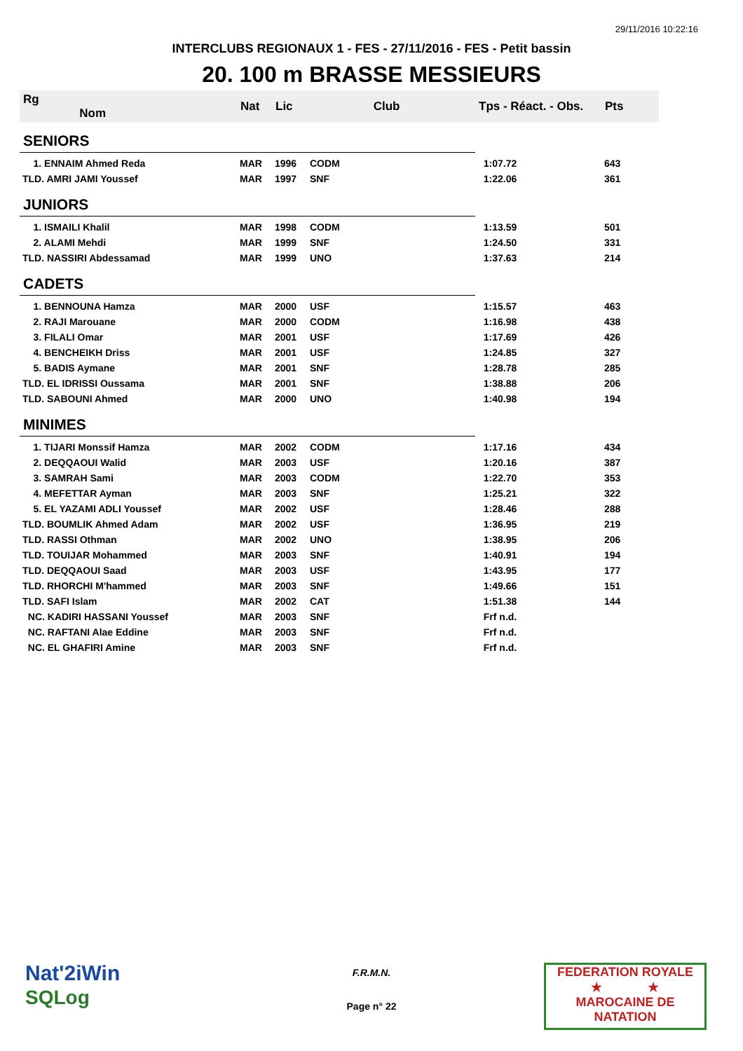29/11/2016 10:22:16
INTERCLUBS REGIONAUX 1 - FES - 27/11/2016 - FES - Petit bassin
20. 100 m BRASSE MESSIEURS
| Rg Nom | | Nat | Lic | Club | Tps - Réact. - Obs. | Pts |
| --- | --- | --- | --- | --- | --- | --- |
| SENIORS | | | | | | |
| 1. ENNAIM Ahmed Reda | | MAR | 1996 | CODM | 1:07.72 | 643 |
| TLD. AMRI JAMI Youssef | | MAR | 1997 | SNF | 1:22.06 | 361 |
| JUNIORS | | | | | | |
| 1. ISMAILI Khalil | | MAR | 1998 | CODM | 1:13.59 | 501 |
| 2. ALAMI Mehdi | | MAR | 1999 | SNF | 1:24.50 | 331 |
| TLD. NASSIRI Abdessamad | | MAR | 1999 | UNO | 1:37.63 | 214 |
| CADETS | | | | | | |
| 1. BENNOUNA Hamza | | MAR | 2000 | USF | 1:15.57 | 463 |
| 2. RAJI Marouane | | MAR | 2000 | CODM | 1:16.98 | 438 |
| 3. FILALI Omar | | MAR | 2001 | USF | 1:17.69 | 426 |
| 4. BENCHEIKH Driss | | MAR | 2001 | USF | 1:24.85 | 327 |
| 5. BADIS Aymane | | MAR | 2001 | SNF | 1:28.78 | 285 |
| TLD. EL IDRISSI Oussama | | MAR | 2001 | SNF | 1:38.88 | 206 |
| TLD. SABOUNI Ahmed | | MAR | 2000 | UNO | 1:40.98 | 194 |
| MINIMES | | | | | | |
| 1. TIJARI Monssif Hamza | | MAR | 2002 | CODM | 1:17.16 | 434 |
| 2. DEQQAOUI Walid | | MAR | 2003 | USF | 1:20.16 | 387 |
| 3. SAMRAH Sami | | MAR | 2003 | CODM | 1:22.70 | 353 |
| 4. MEFETTAR Ayman | | MAR | 2003 | SNF | 1:25.21 | 322 |
| 5. EL YAZAMI ADLI Youssef | | MAR | 2002 | USF | 1:28.46 | 288 |
| TLD. BOUMLIK Ahmed Adam | | MAR | 2002 | USF | 1:36.95 | 219 |
| TLD. RASSI Othman | | MAR | 2002 | UNO | 1:38.95 | 206 |
| TLD. TOUIJAR Mohammed | | MAR | 2003 | SNF | 1:40.91 | 194 |
| TLD. DEQQAOUI Saad | | MAR | 2003 | USF | 1:43.95 | 177 |
| TLD. RHORCHI M'hammed | | MAR | 2003 | SNF | 1:49.66 | 151 |
| TLD. SAFI Islam | | MAR | 2002 | CAT | 1:51.38 | 144 |
| NC. KADIRI HASSANI Youssef | | MAR | 2003 | SNF | Frf n.d. | |
| NC. RAFTANI Alae Eddine | | MAR | 2003 | SNF | Frf n.d. | |
| NC. EL GHAFIRI Amine | | MAR | 2003 | SNF | Frf n.d. | |
Nat'2iWin
SQLog
F.R.M.N.
Page n° 22
FEDERATION ROYALE
★ ★
MAROCAINE DE NATATION